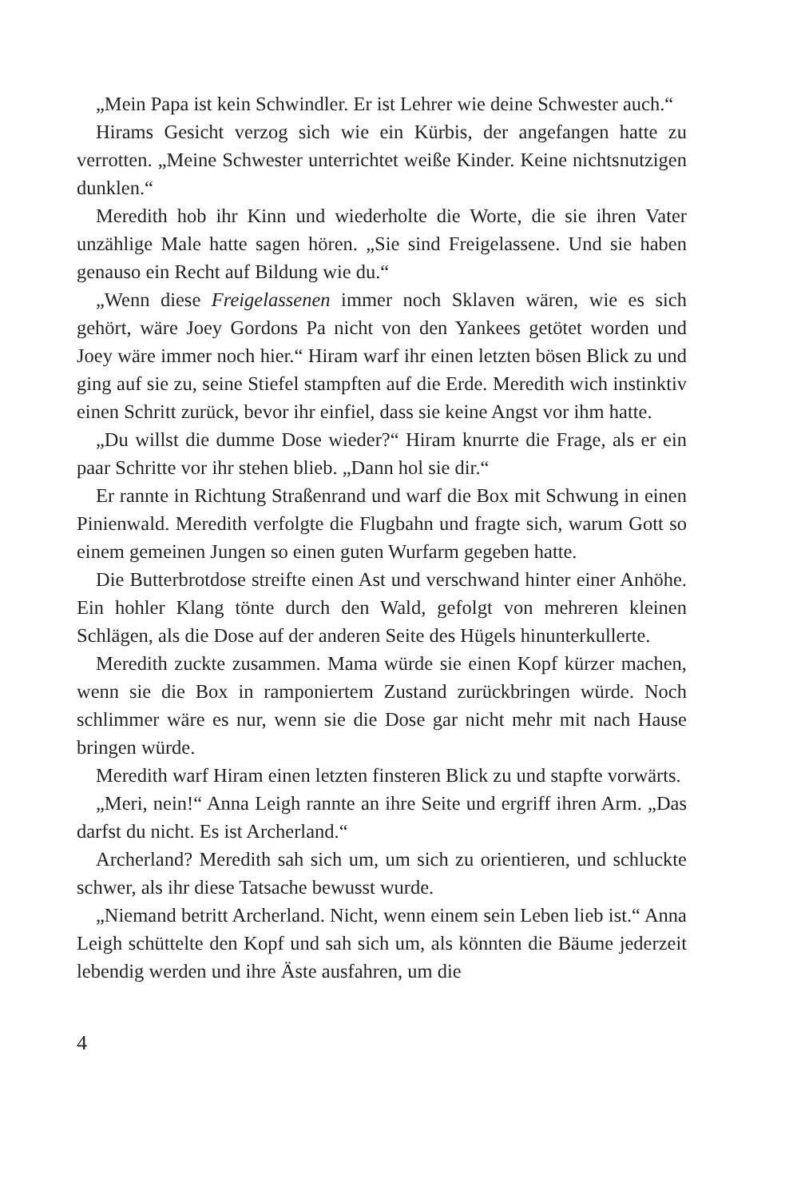„Mein Papa ist kein Schwindler. Er ist Lehrer wie deine Schwester auch.“
Hirams Gesicht verzog sich wie ein Kürbis, der angefangen hatte zu verrotten. „Meine Schwester unterrichtet weiße Kinder. Keine nichts­nutzigen dunklen.“
Meredith hob ihr Kinn und wiederholte die Worte, die sie ihren Va­ter unzählige Male hatte sagen hören. „Sie sind Freigelassene. Und sie haben genauso ein Recht auf Bildung wie du.“
„Wenn diese Freigelassenen immer noch Sklaven wären, wie es sich gehört, wäre Joey Gordons Pa nicht von den Yankees getötet worden und Joey wäre immer noch hier.“ Hiram warf ihr einen letzten bösen Blick zu und ging auf sie zu, seine Stiefel stampften auf die Erde. Me­redith wich instinktiv einen Schritt zurück, bevor ihr einfiel, dass sie keine Angst vor ihm hatte.
„Du willst die dumme Dose wieder?“ Hiram knurrte die Frage, als er ein paar Schritte vor ihr stehen blieb. „Dann hol sie dir.“
Er rannte in Richtung Straßenrand und warf die Box mit Schwung in einen Pinienwald. Meredith verfolgte die Flugbahn und fragte sich, warum Gott so einem gemeinen Jungen so einen guten Wurfarm ge­geben hatte.
Die Butterbrotdose streifte einen Ast und verschwand hinter einer Anhöhe. Ein hohler Klang tönte durch den Wald, gefolgt von meh­reren kleinen Schlägen, als die Dose auf der anderen Seite des Hügels hinunterkullerte.
Meredith zuckte zusammen. Mama würde sie einen Kopf kürzer ma­chen, wenn sie die Box in ramponiertem Zustand zurückbringen wür­de. Noch schlimmer wäre es nur, wenn sie die Dose gar nicht mehr mit nach Hause bringen würde.
Meredith warf Hiram einen letzten finsteren Blick zu und stapfte vorwärts.
„Meri, nein!“ Anna Leigh rannte an ihre Seite und ergriff ihren Arm. „Das darfst du nicht. Es ist Archerland.“
Archerland? Meredith sah sich um, um sich zu orientieren, und schluckte schwer, als ihr diese Tatsache bewusst wurde.
„Niemand betritt Archerland. Nicht, wenn einem sein Leben lieb ist.“ Anna Leigh schüttelte den Kopf und sah sich um, als könnten die Bäume jederzeit lebendig werden und ihre Äste ausfahren, um die
4